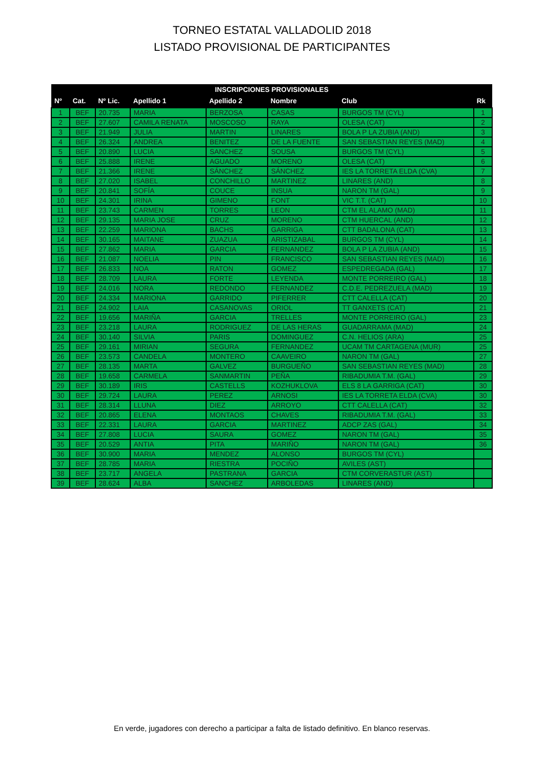TORNEO ESTATAL VALLADOLID 2018
LISTADO PROVISIONAL DE PARTICIPANTES
| INSCRIPCIONES PROVISIONALES | | | | | | | |
| --- | --- | --- | --- | --- | --- | --- | --- |
| Nº | Cat. | Nº Lic. | Apellido 1 | Apellido 2 | Nombre | Club | Rk |
| 1 | BEF | 20.735 | MARIA | BERZOSA | CASAS | BURGOS TM (CYL) | 1 |
| 2 | BEF | 27.607 | CAMILA RENATA | MOSCOSO | RAYA | OLESA (CAT) | 2 |
| 3 | BEF | 21.949 | JULIA | MARTIN | LINARES | BOLA P LA ZUBIA (AND) | 3 |
| 4 | BEF | 26.324 | ANDREA | BENITEZ | DE LA FUENTE | SAN SEBASTIAN REYES (MAD) | 4 |
| 5 | BEF | 20.890 | LUCIA | SANCHEZ | SOUSA | BURGOS TM (CYL) | 5 |
| 6 | BEF | 25.888 | IRENE | AGUADO | MORENO | OLESA (CAT) | 6 |
| 7 | BEF | 21.366 | IRENE | SÁNCHEZ | SÁNCHEZ | IES LA TORRETA ELDA (CVA) | 7 |
| 8 | BEF | 27.020 | ISABEL | CONCHILLO | MARTINEZ | LINARES (AND) | 8 |
| 9 | BEF | 20.841 | SOFÍA | COUCE | INSUA | NARON TM (GAL) | 9 |
| 10 | BEF | 24.301 | IRINA | GIMENO | FONT | VIC T.T. (CAT) | 10 |
| 11 | BEF | 23.743 | CARMEN | TORRES | LEON | CTM EL ALAMO (MAD) | 11 |
| 12 | BEF | 29.135 | MARIA JOSE | CRUZ | MORENO | CTM HUERCAL (AND) | 12 |
| 13 | BEF | 22.259 | MARIONA | BACHS | GARRIGA | CTT BADALONA (CAT) | 13 |
| 14 | BEF | 30.165 | MAITANE | ZUAZUA | ARISTIZABAL | BURGOS TM (CYL) | 14 |
| 15 | BEF | 27.862 | MARIA | GARCIA | FERNANDEZ | BOLA P LA ZUBIA (AND) | 15 |
| 16 | BEF | 21.087 | NOELIA | PIN | FRANCISCO | SAN SEBASTIAN REYES (MAD) | 16 |
| 17 | BEF | 26.833 | NOA | RATON | GOMEZ | ESPEDREGADA (GAL) | 17 |
| 18 | BEF | 28.709 | LAURA | FORTE | LEYENDA | MONTE PORREIRO (GAL) | 18 |
| 19 | BEF | 24.016 | NORA | REDONDO | FERNANDEZ | C.D.E. PEDREZUELA (MAD) | 19 |
| 20 | BEF | 24.334 | MARIONA | GARRIDO | PIFERRER | CTT CALELLA (CAT) | 20 |
| 21 | BEF | 24.902 | LAIA | CASANOVAS | ORIOL | TT GANXETS (CAT) | 21 |
| 22 | BEF | 19.656 | MARIÑA | GARCIA | TRELLES | MONTE PORREIRO (GAL) | 23 |
| 23 | BEF | 23.218 | LAURA | RODRIGUEZ | DE LAS HERAS | GUADARRAMA (MAD) | 24 |
| 24 | BEF | 30.140 | SILVIA | PARIS | DOMINGUEZ | C.N. HELIOS (ARA) | 25 |
| 25 | BEF | 29.161 | MIRIAN | SEGURA | FERNANDEZ | UCAM TM CARTAGENA (MUR) | 25 |
| 26 | BEF | 23.573 | CANDELA | MONTERO | CAAVEIRO | NARON TM (GAL) | 27 |
| 27 | BEF | 28.135 | MARTA | GALVEZ | BURGUEÑO | SAN SEBASTIAN REYES (MAD) | 28 |
| 28 | BEF | 19.658 | CARMELA | SANMARTIN | PEÑA | RIBADUMIA T.M. (GAL) | 29 |
| 29 | BEF | 30.189 | IRIS | CASTELLS | KOZHUKLOVA | ELS 8 LA GARRIGA (CAT) | 30 |
| 30 | BEF | 29.724 | LAURA | PEREZ | ARNOSI | IES LA TORRETA ELDA (CVA) | 30 |
| 31 | BEF | 28.314 | LLUNA | DIEZ | ARROYO | CTT CALELLA (CAT) | 32 |
| 32 | BEF | 20.865 | ELENA | MONTAOS | CHAVES | RIBADUMIA T.M. (GAL) | 33 |
| 33 | BEF | 22.331 | LAURA | GARCIA | MARTINEZ | ADCP ZAS (GAL) | 34 |
| 34 | BEF | 27.808 | LUCIA | SAURA | GOMEZ | NARON TM (GAL) | 35 |
| 35 | BEF | 20.529 | ANTIA | PITA | MARIÑO | NARON TM (GAL) | 36 |
| 36 | BEF | 30.900 | MARIA | MENDEZ | ALONSO | BURGOS TM (CYL) | |
| 37 | BEF | 28.785 | MARIA | RIESTRA | POCIÑO | AVILES (AST) | |
| 38 | BEF | 23.717 | ANGELA | PASTRANA | GARCIA | CTM CORVERASTUR (AST) | |
| 39 | BEF | 28.624 | ALBA | SANCHEZ | ARBOLEDAS | LINARES (AND) | |
En verde, jugadores con derecho a participar a falta de listado definitivo. En blanco reservas.